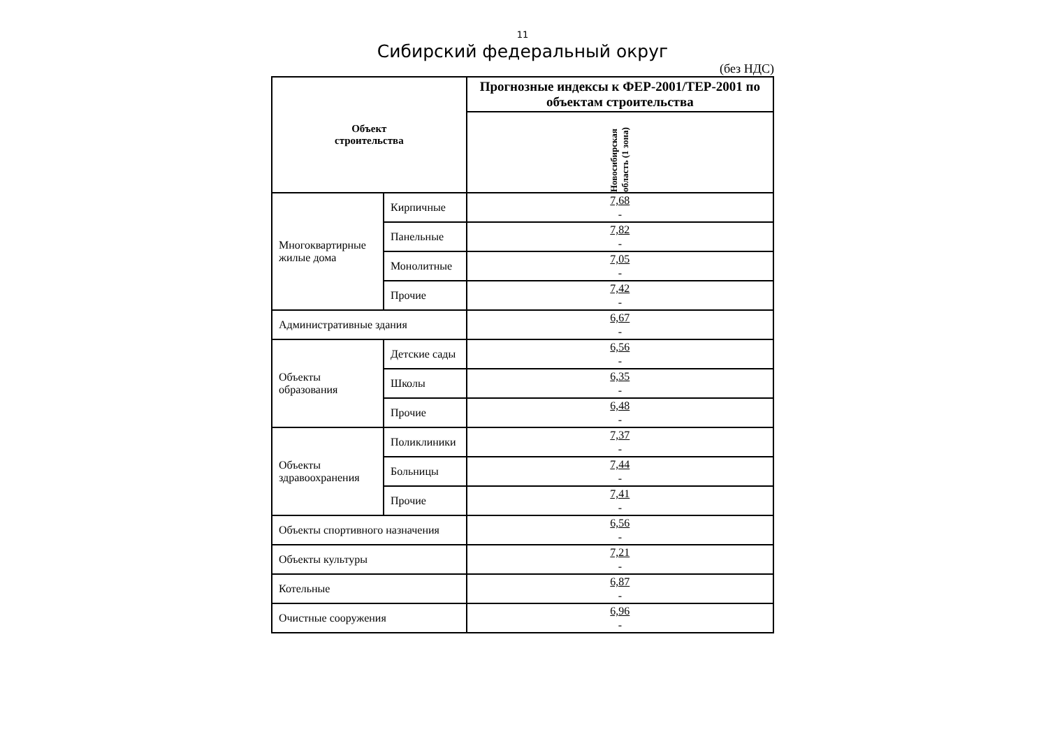11
Сибирский федеральный округ
(без НДС)
| Объект строительства | | Прогнозные индексы к ФЕР-2001/ТЕР-2001 по объектам строительства |
| --- | --- | --- |
| | | Новосибирская область (1 зона) |
| Многоквартирные жилые дома | Кирпичные | 7,68 - |
| | Панельные | 7,82 - |
| | Монолитные | 7,05 - |
| | Прочие | 7,42 - |
| Административные здания | | 6,67 - |
| Объекты образования | Детские сады | 6,56 - |
| | Школы | 6,35 - |
| | Прочие | 6,48 - |
| Объекты здравоохранения | Поликлиники | 7,37 - |
| | Больницы | 7,44 - |
| | Прочие | 7,41 - |
| Объекты спортивного назначения | | 6,56 - |
| Объекты культуры | | 7,21 - |
| Котельные | | 6,87 - |
| Очистные сооружения | | 6,96 - |